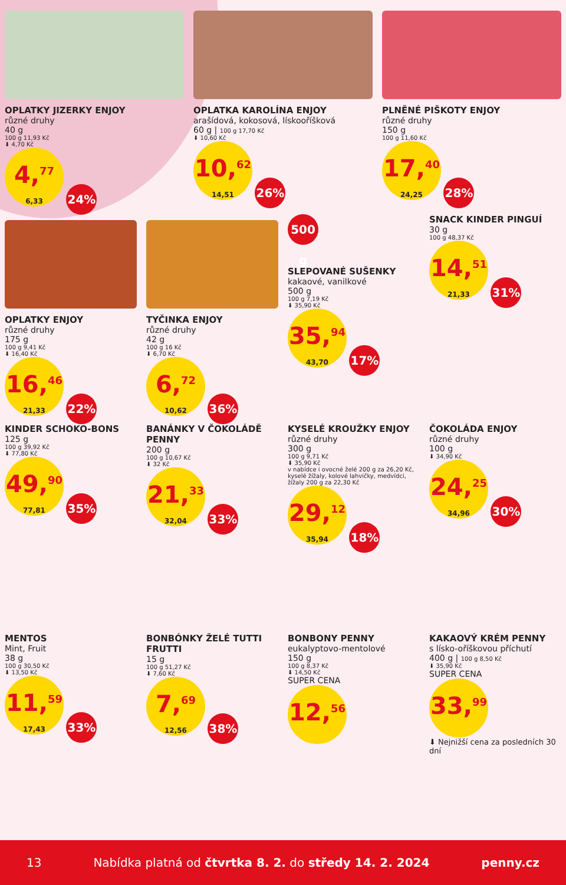OPLATKY JIZERKY ENJOY
různé druhy
40 g
100 g 11,93 Kč
⬇ 4,70 Kč
4,<sup>77</sup> 6,33 24%
OPLATKA KAROLÍNA ENJOY
arašídová, kokosová, lískooříšková
60 g | 100 g 17,70 Kč
⬇ 10,60 Kč
10,<sup>62</sup> 14,51 26%
PLNĚNÉ PIŠKOTY ENJOY
různé druhy
150 g
100 g 11,60 Kč
17,<sup>40</sup> 24,25 28%
OPLATKY ENJOY
různé druhy
175 g
100 g 9,41 Kč
⬇ 16,40 Kč
16,<sup>46</sup> 21,33 22%
TYČINKA ENJOY
různé druhy
42 g
100 g 16 Kč
⬇ 6,70 Kč
6,<sup>72</sup> 10,62 36%
500 g
SLEPOVANÉ SUŠENKY
kakaové, vanilkové
500 g
100 g 7,19 Kč
⬇ 35,90 Kč
35,<sup>94</sup> 43,70 17%
SNACK KINDER PINGUÍ
30 g
100 g 48,37 Kč
14,<sup>51</sup> 21,33 31%
KINDER SCHOKO-BONS
125 g
100 g 39,92 Kč
⬇ 77,80 Kč
49,<sup>90</sup> 77,81 35%
BANÁNKY V ČOKOLÁDĚ PENNY
200 g
100 g 10,67 Kč
⬇ 32 Kč
21,<sup>33</sup> 32,04 33%
KYSELÉ KROUŽKY ENJOY
různé druhy
300 g
100 g 9,71 Kč
⬇ 35,90 Kč
v nabídce i ovocné želé 200 g za 26,20 Kč, kyselé žížaly, kolové lahvičky, medvídci, žížaly 200 g za 22,30 Kč
29,<sup>12</sup> 35,94 18%
ČOKOLÁDA ENJOY
různé druhy
100 g
⬇ 34,90 Kč
24,<sup>25</sup> 34,96 30%
MENTOS
Mint, Fruit
38 g
100 g 30,50 Kč
⬇ 13,50 Kč
11,<sup>59</sup> 17,43 33%
BONBÓNKY ŽELÉ TUTTI FRUTTI
15 g
100 g 51,27 Kč
⬇ 7,60 Kč
7,<sup>69</sup> 12,56 38%
BONBONY PENNY
eukalyptovo-mentolové
150 g
100 g 8,37 Kč
⬇ 14,50 Kč
SUPER CENA
12,<sup>56</sup>
KAKAOVÝ KRÉM PENNY
s lísko-oříškovou příchutí
400 g | 100 g 8,50 Kč
⬇ 35,90 Kč
SUPER CENA
33,<sup>99</sup>
⬇ Nejnižší cena za posledních 30 dní
13 Nabídka platná od čtvrtka 8. 2. do středy 14. 2. 2024 penny.cz